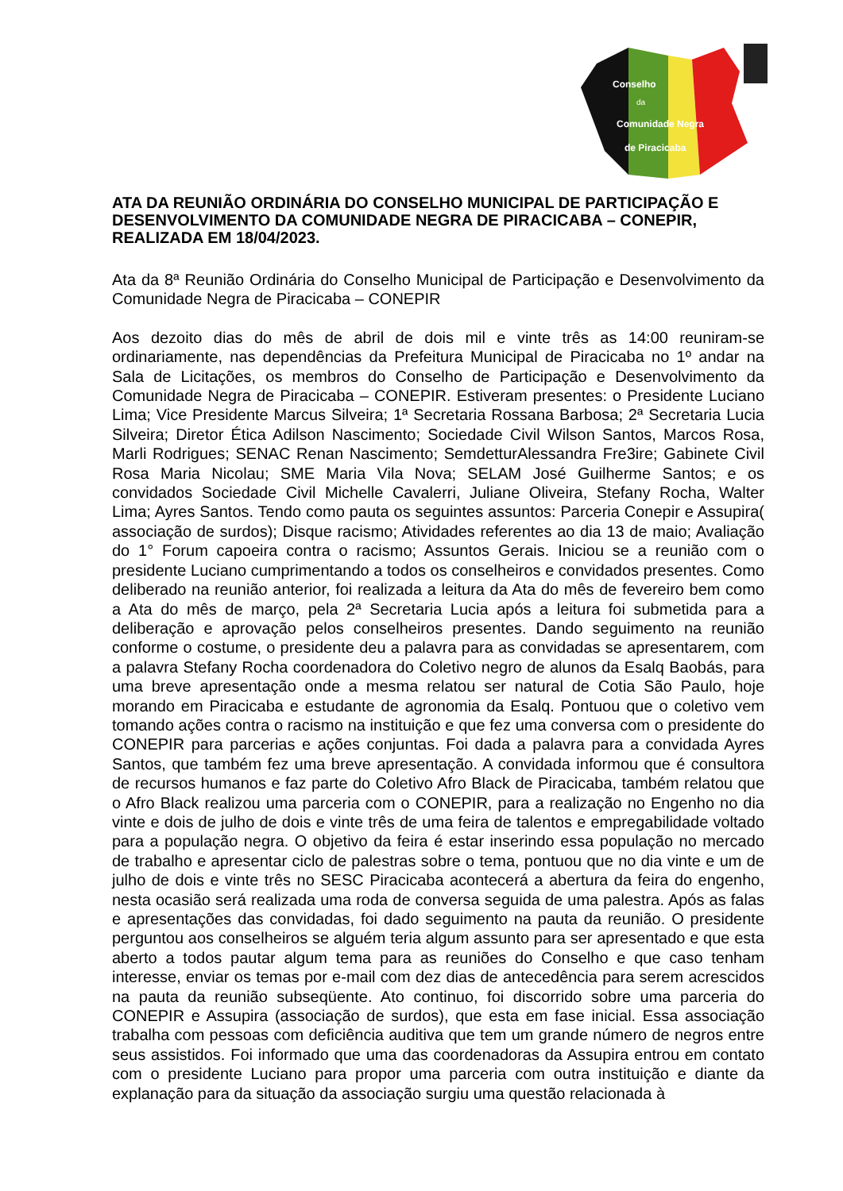Conselho
da
Comunidade Negra
de Piracicaba
ATA DA REUNIÃO ORDINÁRIA DO CONSELHO MUNICIPAL DE PARTICIPAÇÃO E DESENVOLVIMENTO DA COMUNIDADE NEGRA DE PIRACICABA – CONEPIR, REALIZADA EM 18/04/2023.
Ata da 8ª Reunião Ordinária do Conselho Municipal de Participação e Desenvolvimento da Comunidade Negra de Piracicaba – CONEPIR
Aos dezoito dias do mês de abril de dois mil e vinte três as 14:00 reuniram-se ordinariamente, nas dependências da Prefeitura Municipal de Piracicaba no 1º andar na Sala de Licitações, os membros do Conselho de Participação e Desenvolvimento da Comunidade Negra de Piracicaba – CONEPIR. Estiveram presentes: o Presidente Luciano Lima; Vice Presidente Marcus Silveira; 1ª Secretaria Rossana Barbosa; 2ª Secretaria Lucia Silveira; Diretor Ética Adilson Nascimento; Sociedade Civil Wilson Santos, Marcos Rosa, Marli Rodrigues; SENAC Renan Nascimento; SemdetturAlessandra Fre3ire; Gabinete Civil Rosa Maria Nicolau; SME Maria Vila Nova; SELAM José Guilherme Santos; e os convidados Sociedade Civil Michelle Cavalerri, Juliane Oliveira, Stefany Rocha, Walter Lima; Ayres Santos. Tendo como pauta os seguintes assuntos: Parceria Conepir e Assupira( associação de surdos); Disque racismo; Atividades referentes ao dia 13 de maio; Avaliação do 1° Forum capoeira contra o racismo; Assuntos Gerais. Iniciou se a reunião com o presidente Luciano cumprimentando a todos os conselheiros e convidados presentes. Como deliberado na reunião anterior, foi realizada a leitura da Ata do mês de fevereiro bem como a Ata do mês de março, pela 2ª Secretaria Lucia após a leitura foi submetida para a deliberação e aprovação pelos conselheiros presentes. Dando seguimento na reunião conforme o costume, o presidente deu a palavra para as convidadas se apresentarem, com a palavra Stefany Rocha coordenadora do Coletivo negro de alunos da Esalq Baobás, para uma breve apresentação onde a mesma relatou ser natural de Cotia São Paulo, hoje morando em Piracicaba e estudante de agronomia da Esalq. Pontuou que o coletivo vem tomando ações contra o racismo na instituição e que fez uma conversa com o presidente do CONEPIR para parcerias e ações conjuntas. Foi dada a palavra para a convidada Ayres Santos, que também fez uma breve apresentação. A convidada informou que é consultora de recursos humanos e faz parte do Coletivo Afro Black de Piracicaba, também relatou que o Afro Black realizou uma parceria com o CONEPIR, para a realização no Engenho no dia vinte e dois de julho de dois e vinte três de uma feira de talentos e empregabilidade voltado para a população negra. O objetivo da feira é estar inserindo essa população no mercado de trabalho e apresentar ciclo de palestras sobre o tema, pontuou que no dia vinte e um de julho de dois e vinte três no SESC Piracicaba acontecerá a abertura da feira do engenho, nesta ocasião será realizada uma roda de conversa seguida de uma palestra. Após as falas e apresentações das convidadas, foi dado seguimento na pauta da reunião. O presidente perguntou aos conselheiros se alguém teria algum assunto para ser apresentado e que esta aberto a todos pautar algum tema para as reuniões do Conselho e que caso tenham interesse, enviar os temas por e-mail com dez dias de antecedência para serem acrescidos na pauta da reunião subseqüente. Ato continuo, foi discorrido sobre uma parceria do CONEPIR e Assupira (associação de surdos), que esta em fase inicial. Essa associação trabalha com pessoas com deficiência auditiva que tem um grande número de negros entre seus assistidos. Foi informado que uma das coordenadoras da Assupira entrou em contato com o presidente Luciano para propor uma parceria com outra instituição e diante da explanação para da situação da associação surgiu uma questão relacionada à